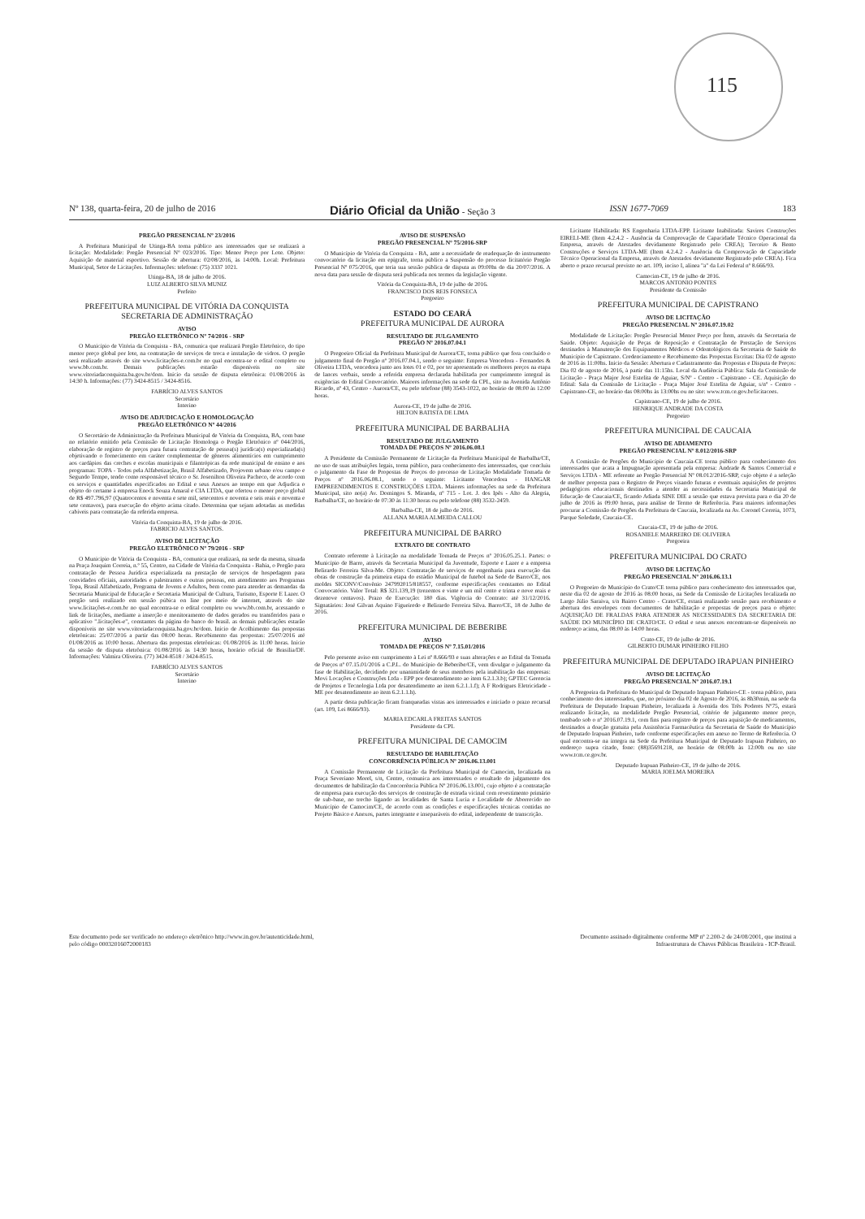115
Nº 138, quarta-feira, 20 de julho de 2016 Diário Oficial da União - Seção 3 ISSN 1677-7069 183
PREGÃO PRESENCIAL Nº 23/2016
A Prefeitura Municipal de Utinga-BA torna público aos interessados que se realizará a licitação: Modalidade: Pregão Presencial Nº 023/2016. Tipo: Menor Preço por Lote. Objeto: Aquisição de material esportivo. Sessão de abertura: 02/08/2016, às 14:00h. Local: Prefeitura Municipal, Setor de Licitações. Informações: telefone: (75) 3337 1021.
Utinga-BA, 18 de julho de 2016.
LUIZ ALBERTO SILVA MUNIZ
Prefeito
PREFEITURA MUNICIPAL DE VITÓRIA DA CONQUISTA
SECRETARIA DE ADMINISTRAÇÃO
AVISO
PREGÃO ELETRÔNICO Nº 74/2016 - SRP
O Município de Vitória da Conquista - BA, comunica que realizará Pregão Eletrônico, do tipo menor preço global por lote, na contratação de serviços de troca e instalação de vidros. O pregão será realizado através do site www.licitações-e.com.br no qual encontra-se o edital completo ou www.bb.com.br. Demais publicações estarão disponíveis no site www.vitoriadaconquista.ba.gov.br/dom. Início da sessão de disputa eletrônica: 01/08/2016 às 14:30 h. Informações: (77) 3424-8515 / 3424-8516.
FABRÍCIO ALVES SANTOS
Secretário
Interino
AVISO DE ADJUDICAÇÃO E HOMOLOGAÇÃO
PREGÃO ELETRÔNICO Nº 44/2016
O Secretário de Administração da Prefeitura Municipal de Vitória da Conquista, BA, com base no relatório emitido pela Comissão de Licitação Homologa o Pregão Eletrônico nº 044/2016, elaboração de registro de preços para futura contratação de pessoa(s) jurídica(s) especializada(s) objetivando o fornecimento em caráter complementar de gêneros alimentícios em cumprimento aos cardápios das creches e escolas municipais e filantrópicas da rede municipal de ensino e aos programas: TOPA - Todos pela Alfabetização, Brasil Alfabetizado, Projovem urbano e/ou campo e Segundo Tempo, tendo como responsável técnico o Sr. Josenilton Oliveira Pacheco, de acordo com os serviços e quantidades especificados no Edital e seus Anexos ao tempo em que Adjudica o objeto do certame à empresa Enock Souza Amaral e CIA LTDA, que ofertou o menor preço global de R$ 497.796,97 (Quatrocentos e noventa e sete mil, setecentos e noventa e seis reais e noventa e sete centavos), para execução do objeto acima citado. Determina que sejam adotadas as medidas cabíveis para contratação da referida empresa.
Vitória da Conquista-BA, 19 de julho de 2016.
FABRICIO ALVES SANTOS.
AVISO DE LICITAÇÃO
PREGÃO ELETRÔNICO Nº 79/2016 - SRP
O Município de Vitória da Conquista - BA, comunica que realizará, na sede da mesma, situada na Praça Joaquim Correia, n.º 55, Centro, na Cidade de Vitória da Conquista - Bahia, o Pregão para contratação de Pessoa Jurídica especializada na prestação de serviços de hospedagem para convidados oficiais, autoridades e palestrantes e outras pessoas, em atendimento aos Programas Topa, Brasil Alfabetizado, Programa de Jovens e Adultos, bem como para atender as demandas da Secretaria Municipal de Educação e Secretaria Municipal de Cultura, Turismo, Esporte E Lazer. O pregão será realizado em sessão púbica on line por meio de internet, através do site www.licitações-e.com.br no qual encontra-se o edital completo ou www.bb.com.br, acessando o link de licitações, mediante a inserção e monitoramento de dados gerados ou transferidos para o aplicativo ".licitações-e", constantes da página do banco do brasil. as demais publicações estarão disponíveis no site www.vitoriadaconquista.ba.gov.br/dom. Início de Acolhimento das propostas eletrônicas: 25/07/2016 a partir das 08:00 horas. Recebimento das propostas: 25/07/2016 até 01/08/2016 as 10:00 horas. Abertura das propostas eletrônicas: 01/08/2016 às 11:00 horas. Início da sessão de disputa eletrônica: 01/08/2016 às 14:30 horas, horário oficial de Brasília/DF. Informações: Valmira Oliveira. (77) 3424-8518 / 3424-8515.
FABRÍCIO ALVES SANTOS
Secretário
Interino
AVISO DE SUSPENSÃO
PREGÃO PRESENCIAL Nº 75/2016-SRP
O Município de Vitória da Conquista - BA, ante a necessidade de readequação do instrumento convocatório da licitação em epígrafe, torna público a Suspensão do processo licitatório Pregão Presencial Nº 075/2016, que teria sua sessão pública de disputa as 09:00hs do dia 20/07/2016. A nova data para sessão de disputa será publicada nos termos da legislação vigente.
Vitória da Conquista-BA, 19 de julho de 2016.
FRANCISCO DOS REIS FONSECA
Pregoeiro
ESTADO DO CEARÁ
PREFEITURA MUNICIPAL DE AURORA
RESULTADO DE JULGAMENTO
PREGÃO Nº 2016.07.04.1
O Pregoeiro Oficial da Prefeitura Municipal de Aurora/CE, torna público que fora concluído o julgamento final do Pregão nº 2016.07.04.1, sendo o seguinte: Empresa Vencedora - Fernandes & Oliveira LTDA, vencedora junto aos lotes 01 e 02, por ter apresentado os melhores preços na etapa de lances verbais, sendo a referida empresa declarada habilitada por cumprimento integral às exigências do Edital Convocatório. Maiores informações na sede da CPL, sito na Avenida Antônio Ricardo, nº 43, Centro - Aurora/CE, ou pelo telefone (88) 3543-1022, no horário de 08:00 às 12:00 horas.
Aurora-CE, 19 de julho de 2016.
HILTON BATISTA DE LIMA
PREFEITURA MUNICIPAL DE BARBALHA
RESULTADO DE JULGAMENTO
TOMADA DE PREÇOS Nº 2016.06.08.1
A Presidente da Comissão Permanente de Licitação da Prefeitura Municipal de Barbalha/CE, no uso de suas atribuições legais, torna público, para conhecimento dos interessados, que concluiu o julgamento da Fase de Propostas de Preços do processo de Licitação Modalidade Tomada de Preços nº 2016.06.08.1, sendo o seguinte: Licitante Vencedora - HANGAR EMPREENDIMENTOS E CONSTRUÇÕES LTDA. Maiores informações na sede da Prefeitura Municipal, sito no(a) Av. Domingos S. Miranda, nº 715 - Lot. J. dos Ipês - Alto da Alegria, Barbalha/CE, no horário de 07:30 às 11:30 horas ou pelo telefone (88) 3532-2459.
Barbalha-CE, 18 de julho de 2016.
ALLANA MARIA ALMEIDA CALLOU
PREFEITURA MUNICIPAL DE BARRO
EXTRATO DE CONTRATO
Contrato referente à Licitação na modalidade Tomada de Preços nº 2016.05.25.1. Partes: o Município de Barro, através da Secretaria Municipal da Juventude, Esporte e Lazer e a empresa Belirardo Ferreira Silva-Me. Objeto: Contratação de serviços de engenharia para execução das obras de construção da primeira etapa do estádio Municipal de futebol na Sede de Barro/CE, nos moldes SICONV/Convênio 247992015/818557, conforme especificações constantes no Edital Convocatório. Valor Total: R$ 321.139,19 (trezentos e vinte e um mil cento e trinta e nove reais e dezenove centavos). Prazo de Execução: 180 dias. Vigência do Contrato: até 31/12/2016. Signatários: José Gilvan Aquino Figueiredo e Belirardo Ferreira Silva. Barro/CE, 18 de Julho de 2016.
PREFEITURA MUNICIPAL DE BEBERIBE
AVISO
TOMADA DE PREÇOS Nº 7.15.01/2016
Pelo presente aviso em cumprimento à Lei nº 8.666/93 e suas alterações e ao Edital da Tomada de Preços nº 07.15.01/2016 a C.P.L. do Município de Beberibe/CE, vem divulgar o julgamento da fase de Habilitação, decidindo por unanimidade de seus membros pela inabilitação das empresas: Movi Locações e Construções Ltda - EPP por desatendimento ao item 6.2.1.3.b); GPTEC Gerencia de Projetos e Tecnologia Ltda por desatendimento ao item 6.2.1.1.f); A F Rodrigues Eletricidade - ME por desatendimento ao item 6.2.1.1.h).
A partir desta publicação ficam franqueadas vistas aos interessados e iniciado o prazo recursal (art. 109, Lei 8666/93).
MARIA EDCARLA FREITAS SANTOS
Presidente da CPL
PREFEITURA MUNICIPAL DE CAMOCIM
RESULTADO DE HABILITAÇÃO
CONCORRÊNCIA PÚBLICA Nº 2016.06.13.001
A Comissão Permanente de Licitação da Prefeitura Municipal de Camocim, localizada na Praça Severiano Morel, s/n, Centro, comunica aos interessados o resultado do julgamento dos documentos de habilitação da Concorrência Pública Nº 2016.06.13.001, cujo objeto é a contratação de empresa para execução dos serviços de construção de estrada vicinal com revestimento primário de sub-base, no trecho ligando as localidades de Santa Lucia e Localidade de Aborrecido no Município de Camocim/CE, de acordo com as condições e especificações técnicas contidas no Projeto Básico e Anexos, partes integrante e inseparáveis do edital, independente de transcrição.
Licitante Habilitada: RS Engenharia LTDA-EPP. Licitante Inabilitada: Savires Construções EIRELI-ME (Item 4.2.4.2 - Ausência da Comprovação de Capacidade Técnico Operacional da Empresa, através de Atestados devidamente Registrado pelo CREA); Terceiro & Bento Construções e Serviços LTDA-ME (Item 4.2.4.2 - Ausência da Comprovação de Capacidade Técnico Operacional da Empresa, através de Atestados devidamente Registrado pelo CREA). Fica aberto o prazo recursal previsto no art. 109, inciso I, alínea "a" da Lei Federal nº 8.666/93.
Camocim-CE, 19 de julho de 2016.
MARCOS ANTONIO PONTES
Presidente da Comissão
PREFEITURA MUNICIPAL DE CAPISTRANO
AVISO DE LICITAÇÃO
PREGÃO PRESENCIAL Nº 2016.07.19.02
Modalidade de Licitação: Pregão Presencial Menor Preço por Ítem, através da Secretaria de Saúde. Objeto: Aquisição de Peças de Reposição e Contratação de Prestação de Serviços destinados à Manutenção dos Equipamentos Médicos e Odontológicos da Secretaria de Saúde do Município de Capistrano. Credenciamento e Recebimento das Propostas Escritas: Dia 02 de agosto de 2016 às 11:00hs. Início da Sessão: Abertura e Cadastramento das Propostas e Disputa de Preços: Dia 02 de agosto de 2016, à partir das 11:15hs. Local da Audiência Pública: Sala da Comissão de Licitação - Praça Major José Estelita de Aguiar, S/Nº - Centro - Capistrano - CE. Aquisição do Edital: Sala da Comissão de Licitação - Praça Major José Estelita de Aguiar, s/nº - Centro - Capistrano-CE, no horário das 08:00hs às 13:00hs ou no site: www.tcm.ce.gov.br/licitacoes.
Capistrano-CE, 19 de julho de 2016.
HENRIQUE ANDRADE DA COSTA
Pregoeiro
PREFEITURA MUNICIPAL DE CAUCAIA
AVISO DE ADIAMENTO
PREGÃO PRESENCIAL Nº 8.012/2016-SRP
A Comissão de Pregões do Município de Caucaia-CE torna público para conhecimento dos interessados que acata a Impugnação apresentada pela empresa: Andrade & Santos Comercial e Serviços LTDA - ME referente ao Pregão Presencial Nº 08.012/2016-SRP, cujo objeto é a seleção de melhor proposta para o Registro de Preços visando futuras e eventuais aquisições de projetos pedagógicos educacionais destinados a atender as necessidades da Secretaria Municipal de Educação de Caucaia/CE, ficando Adiada SINE DIE a sessão que estava prevista para o dia 20 de julho de 2016 às 09:00 horas, para análise de Termo de Referência. Para maiores informações procurar a Comissão de Pregões da Prefeitura de Caucaia, localizada na Av. Coronel Correia, 1073, Parque Soledade, Caucaia-CE.
Caucaia-CE, 19 de julho de 2016.
ROSANIELE MARREIRO DE OLIVEIRA
Pregoeira
PREFEITURA MUNICIPAL DO CRATO
AVISO DE LICITAÇÃO
PREGÃO PRESENCIAL Nº 2016.06.13.1
O Pregoeiro do Município do Crato/CE torna público para conhecimento dos interessados que, neste dia 02 de agosto de 2016 às 08:00 horas, na Sede da Comissão de Licitações localizada no Largo Júlio Saraiva, s/n Bairro Centro - Crato/CE, estará realizando sessão para recebimento e abertura dos envelopes com documentos de habilitação e propostas de preços para o objeto: AQUISIÇÃO DE FRALDAS PARA ATENDER AS NECESSIDADES DA SECRETARIA DE SAÚDE DO MUNICÍPIO DE CRATO/CE. O edital e seus anexos encontram-se disponíveis no endereço acima, das 08:00 às 14:00 horas.
Crato-CE, 19 de julho de 2016.
GILBERTO DUMAR PINHEIRO FILHO
PREFEITURA MUNICIPAL DE DEPUTADO IRAPUAN PINHEIRO
AVISO DE LICITAÇÃO
PREGÃO PRESENCIAL Nº 2016.07.19.1
A Pregoeira da Prefeitura do Municipal de Deputado Irapuan Pinheiro-CE - torna público, para conhecimento dos interessados, que, no próximo dia 02 de Agosto de 2016, às 8h30min, na sede da Prefeitura de Deputado Irapuan Pinheiro, localizada à Avenida dos Três Poderes Nº75, estará realizando licitação, na modalidade Pregão Presencial, critério de julgamento menor preço, tombado sob o nº 2016.07.19.1, com fins para registro de preços para aquisição de medicamentos, destinados a doação gratuita pela Assistência Farmacêutica da Secretaria de Saúde do Município de Deputado Irapuan Pinheiro, tudo conforme especificações em anexo no Termo de Referência. O qual encontra-se na íntegra na Sede da Prefeitura Municipal de Deputado Irapuan Pinheiro, no endereço supra citado, fone: (88)35691218, no horário de 08:00h às 12:00h ou no site www.tcm.ce.gov.br.
Deputado Irapuan Pinheiro-CE, 19 de julho de 2016.
MARIA JOELMA MOREIRA
Este documento pode ser verificado no endereço eletrônico http://www.in.gov.br/autenticidade.html,
pelo código 00032016072000183 Documento assinado digitalmente conforme MP nº 2.200-2 de 24/08/2001, que institui a
Infraestrutura de Chaves Públicas Brasileira - ICP-Brasil.